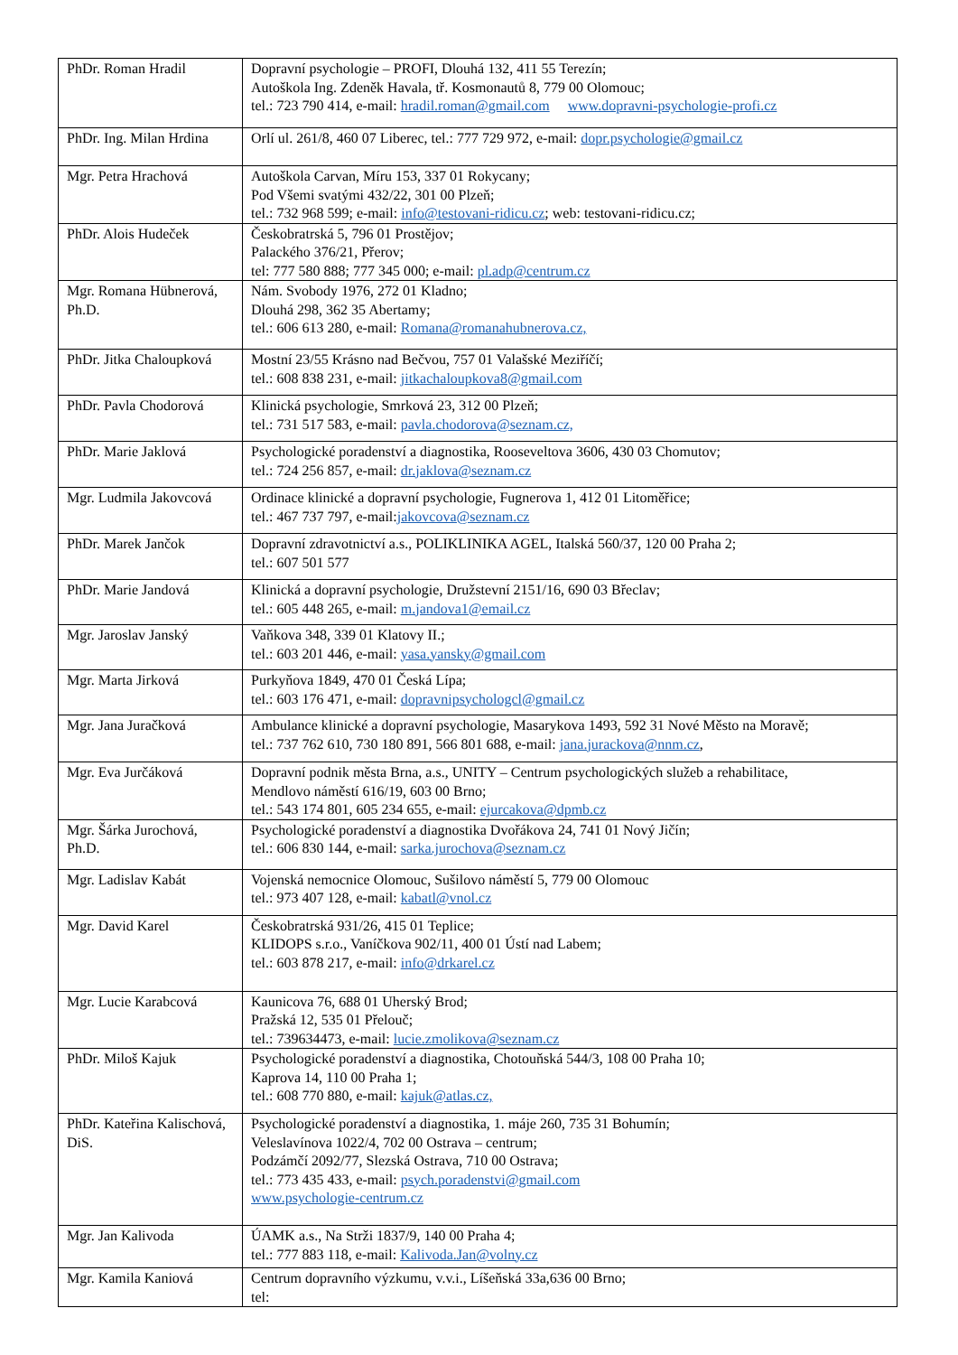| PhDr. Roman Hradil | Dopravní psychologie – PROFI, Dlouhá 132, 411 55 Terezín; Autoškola Ing. Zdeněk Havala, tř. Kosmonautů 8, 779 00 Olomouc; tel.: 723 790 414, e-mail: hradil.roman@gmail.com www.dopravni-psychologie-profi.cz |
| PhDr. Ing. Milan Hrdina | Orlí ul. 261/8, 460 07 Liberec, tel.: 777 729 972, e-mail: dopr.psychologie@gmail.cz |
| Mgr. Petra Hrachová | Autoškola Carvan, Míru 153, 337 01 Rokycany; Pod Všemi svatými 432/22, 301 00 Plzeň; tel.: 732 968 599; e-mail: info@testovani-ridicu.cz ; web: testovani-ridicu.cz; |
| PhDr. Alois Hudeček | Českobratrská 5, 796 01 Prostějov; Palackého 376/21, Přerov; tel: 777 580 888; 777 345 000; e-mail: pl.adp@centrum.cz |
| Mgr. Romana Hübnerová, Ph.D. | Nám. Svobody 1976, 272 01 Kladno; Dlouhá 298, 362 35 Abertamy; tel.: 606 613 280, e-mail: Romana@romanahubnerova.cz, |
| PhDr. Jitka Chaloupková | Mostní 23/55 Krásno nad Bečvou, 757 01 Valašské Meziříčí; tel.: 608 838 231, e-mail: jitkachaloupkova8@gmail.com |
| PhDr. Pavla Chodorová | Klinická psychologie, Smrková 23, 312 00 Plzeň; tel.: 731 517 583, e-mail: pavla.chodorova@seznam.cz, |
| PhDr. Marie Jaklová | Psychologické poradenství a diagnostika, Rooseveltova 3606, 430 03 Chomutov; tel.: 724 256 857, e-mail: dr.jaklova@seznam.cz |
| Mgr. Ludmila Jakovcová | Ordinace klinické a dopravní psychologie, Fugnerova 1, 412 01 Litoměřice; tel.: 467 737 797, e-mail: jakovcova@seznam.cz |
| PhDr. Marek Jančok | Dopravní zdravotnictví a.s., POLIKLINIKA AGEL, Italská 560/37, 120 00 Praha 2; tel.: 607 501 577 |
| PhDr. Marie Jandová | Klinická a dopravní psychologie, Družstevní 2151/16, 690 03 Břeclav; tel.: 605 448 265, e-mail: m.jandova1@email.cz |
| Mgr. Jaroslav Janský | Vaňkova 348, 339 01 Klatovy II.; tel.: 603 201 446, e-mail: yasa.yansky@gmail.com |
| Mgr. Marta Jirková | Purkyňova 1849, 470 01 Česká Lípa; tel.: 603 176 471, e-mail: dopravnipsychologcl@gmail.cz |
| Mgr. Jana Juračková | Ambulance klinické a dopravní psychologie, Masarykova 1493, 592 31 Nové Město na Moravě; tel.: 737 762 610, 730 180 891, 566 801 688, e-mail: jana.jurackova@nnm.cz , |
| Mgr. Eva Jurčáková | Dopravní podnik města Brna, a.s., UNITY – Centrum psychologických služeb a rehabilitace, Mendlovo náměstí 616/19, 603 00 Brno; tel.: 543 174 801, 605 234 655, e-mail: ejurcakova@dpmb.cz |
| Mgr. Šárka Jurochová, Ph.D. | Psychologické poradenství a diagnostika Dvořákova 24, 741 01 Nový Jičín; tel.: 606 830 144, e-mail: sarka.jurochova@seznam.cz |
| Mgr. Ladislav Kabát | Vojenská nemocnice Olomouc, Sušilovo náměstí 5, 779 00 Olomouc tel.: 973 407 128, e-mail: kabatl@vnol.cz |
| Mgr. David Karel | Českobratrská 931/26, 415 01 Teplice; KLIDOPS s.r.o., Vaníčkova 902/11, 400 01 Ústí nad Labem; tel.: 603 878 217, e-mail: info@drkarel.cz |
| Mgr. Lucie Karabcová | Kaunicova 76, 688 01 Uherský Brod; Pražská 12, 535 01 Přelouč; tel.: 739634473, e-mail: lucie.zmolikova@seznam.cz |
| PhDr. Miloš Kajuk | Psychologické poradenství a diagnostika, Chotouňská 544/3, 108 00 Praha 10; Kaprova 14, 110 00 Praha 1; tel.: 608 770 880, e-mail: kajuk@atlas.cz, |
| PhDr. Kateřina Kalischová, DiS. | Psychologické poradenství a diagnostika, 1. máje 260, 735 31 Bohumín; Veleslavínova 1022/4, 702 00 Ostrava – centrum; Podzámčí 2092/77, Slezská Ostrava, 710 00 Ostrava; tel.: 773 435 433, e-mail: psych.poradenstvi@gmail.com www.psychologie-centrum.cz |
| Mgr. Jan Kalivoda | ÚAMK a.s., Na Strži 1837/9, 140 00 Praha 4; tel.: 777 883 118, e-mail: Kalivoda.Jan@volny.cz |
| Mgr. Kamila Kaniová | Centrum dopravního výzkumu, v.v.i., Líšeňská 33a,636 00 Brno; tel: |